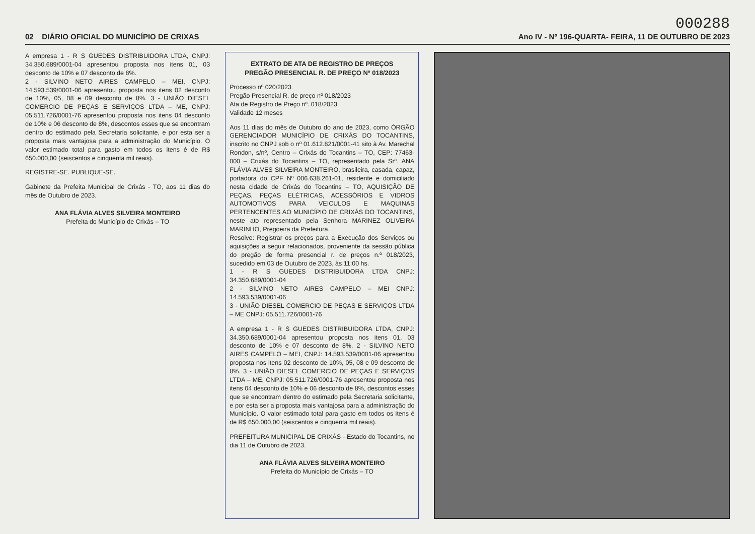000288
02 DIÁRIO OFICIAL DO MUNICÍPIO DE CRIXAS Ano IV - Nº 196-QUARTA- FEIRA, 11 DE OUTUBRO DE 2023
A empresa 1 - R S GUEDES DISTRIBUIDORA LTDA, CNPJ: 34.350.689/0001-04 apresentou proposta nos itens 01, 03 desconto de 10% e 07 desconto de 8%.
2 - SILVINO NETO AIRES CAMPELO – MEI, CNPJ: 14.593.539/0001-06 apresentou proposta nos itens 02 desconto de 10%, 05, 08 e 09 desconto de 8%. 3 - UNIÃO DIESEL COMERCIO DE PEÇAS E SERVIÇOS LTDA – ME, CNPJ: 05.511.726/0001-76 apresentou proposta nos itens 04 desconto de 10% e 06 desconto de 8%, descontos esses que se encontram dentro do estimado pela Secretaria solicitante, e por esta ser a proposta mais vantajosa para a administração do Município. O valor estimado total para gasto em todos os itens é de R$ 650.000,00 (seiscentos e cinquenta mil reais).
REGISTRE-SE. PUBLIQUE-SE.
Gabinete da Prefeita Municipal de Crixás - TO, aos 11 dias do mês de Outubro de 2023.
ANA FLÁVIA ALVES SILVEIRA MONTEIRO
Prefeita do Município de Crixás – TO
EXTRATO DE ATA DE REGISTRO DE PREÇOS
PREGÃO PRESENCIAL R. DE PREÇO Nº 018/2023
Processo nº 020/2023
Pregão Presencial R. de preço nº 018/2023
Ata de Registro de Preço nº. 018/2023
Validade 12 meses
Aos 11 dias do mês de Outubro do ano de 2023, como ÓRGÃO GERENCIADOR MUNICÍPIO DE CRIXÁS DO TOCANTINS, inscrito no CNPJ sob o nº 01.612.821/0001-41 sito à Av. Marechal Rondon, s/nº, Centro – Crixás do Tocantins – TO, CEP: 77463-000 – Crixás do Tocantins – TO, representado pela Srª. ANA FLÁVIA ALVES SILVEIRA MONTEIRO, brasileira, casada, capaz, portadora do CPF Nº 006.638.261-01, residente e domiciliado nesta cidade de Crixás do Tocantins – TO, AQUISIÇÃO DE PEÇAS, PEÇAS ELÉTRICAS, ACESSÓRIOS E VIDROS AUTOMOTIVOS PARA VEICULOS E MAQUINAS PERTENCENTES AO MUNICÍPIO DE CRIXÁS DO TOCANTINS, neste ato representado pela Senhora MARINEZ OLIVEIRA MARINHO, Pregoeira da Prefeitura.
Resolve: Registrar os preços para a Execução dos Serviços ou aquisições a seguir relacionados, proveniente da sessão pública do pregão de forma presencial r. de preços n.º 018/2023, sucedido em 03 de Outubro de 2023, às 11:00 hs.
1 - R S GUEDES DISTRIBUIDORA LTDA CNPJ: 34.350.689/0001-04
2 - SILVINO NETO AIRES CAMPELO – MEI CNPJ: 14.593.539/0001-06
3 - UNIÃO DIESEL COMERCIO DE PEÇAS E SERVIÇOS LTDA – ME CNPJ: 05.511.726/0001-76
A empresa 1 - R S GUEDES DISTRIBUIDORA LTDA, CNPJ: 34.350.689/0001-04 apresentou proposta nos itens 01, 03 desconto de 10% e 07 desconto de 8%. 2 - SILVINO NETO AIRES CAMPELO – MEI, CNPJ: 14.593.539/0001-06 apresentou proposta nos itens 02 desconto de 10%, 05, 08 e 09 desconto de 8%. 3 - UNIÃO DIESEL COMERCIO DE PEÇAS E SERVIÇOS LTDA – ME, CNPJ: 05.511.726/0001-76 apresentou proposta nos itens 04 desconto de 10% e 06 desconto de 8%, descontos esses que se encontram dentro do estimado pela Secretaria solicitante, e por esta ser a proposta mais vantajosa para a administração do Município. O valor estimado total para gasto em todos os itens é de R$ 650.000,00 (seiscentos e cinquenta mil reais).
PREFEITURA MUNICIPAL DE CRIXÁS - Estado do Tocantins, no dia 11 de Outubro de 2023.
ANA FLÁVIA ALVES SILVEIRA MONTEIRO
Prefeita do Município de Crixás – TO